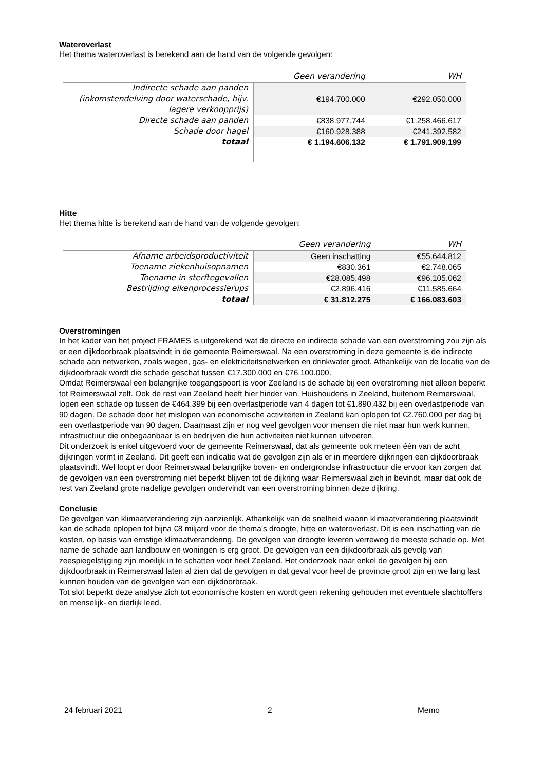Wateroverlast
Het thema wateroverlast is berekend aan de hand van de volgende gevolgen:
| | Geen verandering | WH |
| --- | --- | --- |
| Indirecte schade aan panden (inkomstendelving door waterschade, bijv. lagere verkoopprijs) | €194.700.000 | €292.050.000 |
| Directe schade aan panden | €838.977.744 | €1.258.466.617 |
| Schade door hagel | €160.928.388 | €241.392.582 |
| totaal | € 1.194.606.132 | € 1.791.909.199 |
Hitte
Het thema hitte is berekend aan de hand van de volgende gevolgen:
| | Geen verandering | WH |
| --- | --- | --- |
| Afname arbeidsproductiviteit | Geen inschatting | €55.644.812 |
| Toename ziekenhuisopnamen | €830.361 | €2.748.065 |
| Toename in sterftegevallen | €28.085.498 | €96.105.062 |
| Bestrijding eikenprocessierups | €2.896.416 | €11.585.664 |
| totaal | € 31.812.275 | € 166.083.603 |
Overstromingen
In het kader van het project FRAMES is uitgerekend wat de directe en indirecte schade van een overstroming zou zijn als er een dijkdoorbraak plaatsvindt in de gemeente Reimerswaal. Na een overstroming in deze gemeente is de indirecte schade aan netwerken, zoals wegen, gas- en elektriciteitsnetwerken en drinkwater groot. Afhankelijk van de locatie van de dijkdoorbraak wordt die schade geschat tussen €17.300.000 en €76.100.000.
Omdat Reimerswaal een belangrijke toegangspoort is voor Zeeland is de schade bij een overstroming niet alleen beperkt tot Reimerswaal zelf. Ook de rest van Zeeland heeft hier hinder van. Huishoudens in Zeeland, buitenom Reimerswaal, lopen een schade op tussen de €464.399 bij een overlastperiode van 4 dagen tot €1.890.432 bij een overlastperiode van 90 dagen. De schade door het mislopen van economische activiteiten in Zeeland kan oplopen tot €2.760.000 per dag bij een overlastperiode van 90 dagen. Daarnaast zijn er nog veel gevolgen voor mensen die niet naar hun werk kunnen, infrastructuur die onbegaanbaar is en bedrijven die hun activiteiten niet kunnen uitvoeren.
Dit onderzoek is enkel uitgevoerd voor de gemeente Reimerswaal, dat als gemeente ook meteen één van de acht dijkringen vormt in Zeeland. Dit geeft een indicatie wat de gevolgen zijn als er in meerdere dijkringen een dijkdoorbraak plaatsvindt. Wel loopt er door Reimerswaal belangrijke boven- en ondergrondse infrastructuur die ervoor kan zorgen dat de gevolgen van een overstroming niet beperkt blijven tot de dijkring waar Reimerswaal zich in bevindt, maar dat ook de rest van Zeeland grote nadelige gevolgen ondervindt van een overstroming binnen deze dijkring.
Conclusie
De gevolgen van klimaatverandering zijn aanzienlijk. Afhankelijk van de snelheid waarin klimaatverandering plaatsvindt kan de schade oplopen tot bijna €8 miljard voor de thema’s droogte, hitte en wateroverlast. Dit is een inschatting van de kosten, op basis van ernstige klimaatverandering. De gevolgen van droogte leveren verreweg de meeste schade op. Met name de schade aan landbouw en woningen is erg groot. De gevolgen van een dijkdoorbraak als gevolg van zeespiegelstijging zijn moeilijk in te schatten voor heel Zeeland. Het onderzoek naar enkel de gevolgen bij een dijkdoorbraak in Reimerswaal laten al zien dat de gevolgen in dat geval voor heel de provincie groot zijn en we lang last kunnen houden van de gevolgen van een dijkdoorbraak.
Tot slot beperkt deze analyse zich tot economische kosten en wordt geen rekening gehouden met eventuele slachtoffers en menselijk- en dierlijk leed.
24 februari 2021 2 Memo